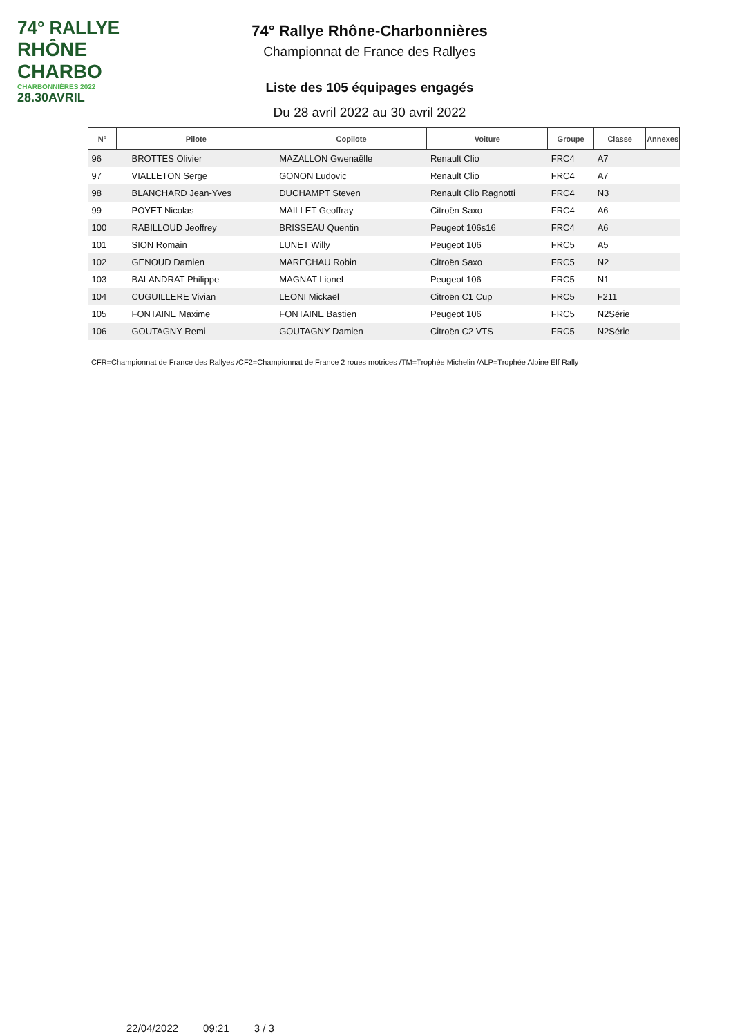74° RALLYE
RHÔNE CHARBO
CHARBONNIÈRES 2022
28.30AVRIL
74° Rallye Rhône-Charbonnières
Championnat de France des Rallyes
Liste des 105 équipages engagés
Du 28 avril 2022 au 30 avril 2022
| N° | Pilote | Copilote | Voiture | Groupe | Classe | Annexes |
| --- | --- | --- | --- | --- | --- | --- |
| 96 | BROTTES Olivier | MAZALLON Gwenaëlle | Renault Clio | FRC4 | A7 | |
| 97 | VIALLETON Serge | GONON Ludovic | Renault Clio | FRC4 | A7 | |
| 98 | BLANCHARD Jean-Yves | DUCHAMPT Steven | Renault Clio Ragnotti | FRC4 | N3 | |
| 99 | POYET Nicolas | MAILLET Geoffray | Citroën Saxo | FRC4 | A6 | |
| 100 | RABILLOUD Jeoffrey | BRISSEAU Quentin | Peugeot 106s16 | FRC4 | A6 | |
| 101 | SION Romain | LUNET Willy | Peugeot 106 | FRC5 | A5 | |
| 102 | GENOUD Damien | MARECHAU Robin | Citroën Saxo | FRC5 | N2 | |
| 103 | BALANDRAT Philippe | MAGNAT Lionel | Peugeot 106 | FRC5 | N1 | |
| 104 | CUGUILLERE Vivian | LEONI Mickaël | Citroën C1 Cup | FRC5 | F211 | |
| 105 | FONTAINE Maxime | FONTAINE Bastien | Peugeot 106 | FRC5 | N2Série | |
| 106 | GOUTAGNY Remi | GOUTAGNY Damien | Citroën C2 VTS | FRC5 | N2Série | |
CFR=Championnat de France des Rallyes /CF2=Championnat de France 2 roues motrices /TM=Trophée Michelin /ALP=Trophée Alpine Elf Rally
22/04/2022 09:21 3 / 3